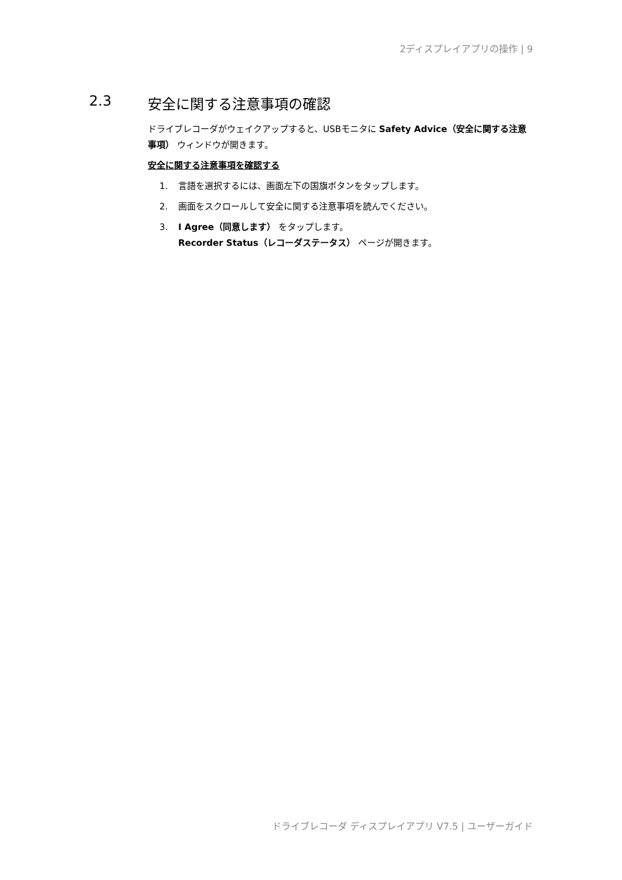2ディスプレイアプリの操作 | 9
2.3 安全に関する注意事項の確認
ドライブレコーダがウェイクアップすると、USBモニタに Safety Advice（安全に関する注意事項） ウィンドウが開きます。
安全に関する注意事項を確認する
1. 言語を選択するには、画面左下の国旗ボタンをタップします。
2. 画面をスクロールして安全に関する注意事項を読んでください。
3. I Agree（同意します） をタップします。
Recorder Status（レコーダステータス） ページが開きます。
ドライブレコーダ ディスプレイアプリ V7.5 | ユーザーガイド